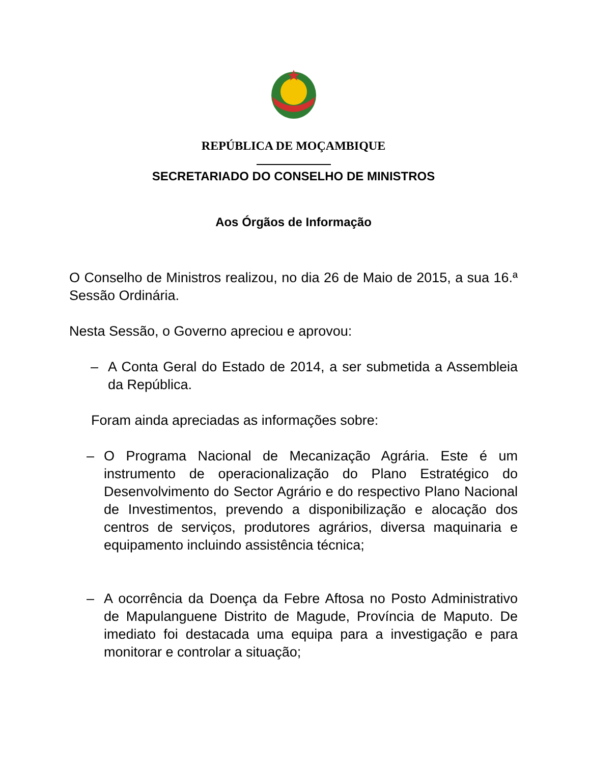REPÚBLICA DE MOÇAMBIQUE
SECRETARIADO DO CONSELHO DE MINISTROS
Aos Órgãos de Informação
O Conselho de Ministros realizou, no dia 26 de Maio de 2015, a sua 16.ª Sessão Ordinária.
Nesta Sessão, o Governo apreciou e aprovou:
– A Conta Geral do Estado de 2014, a ser submetida a Assembleia da República.
Foram ainda apreciadas as informações sobre:
– O Programa Nacional de Mecanização Agrária. Este é um instrumento de operacionalização do Plano Estratégico do Desenvolvimento do Sector Agrário e do respectivo Plano Nacional de Investimentos, prevendo a disponibilização e alocação dos centros de serviços, produtores agrários, diversa maquinaria e equipamento incluindo assistência técnica;
– A ocorrência da Doença da Febre Aftosa no Posto Administrativo de Mapulanguene Distrito de Magude, Província de Maputo. De imediato foi destacada uma equipa para a investigação e para monitorar e controlar a situação;